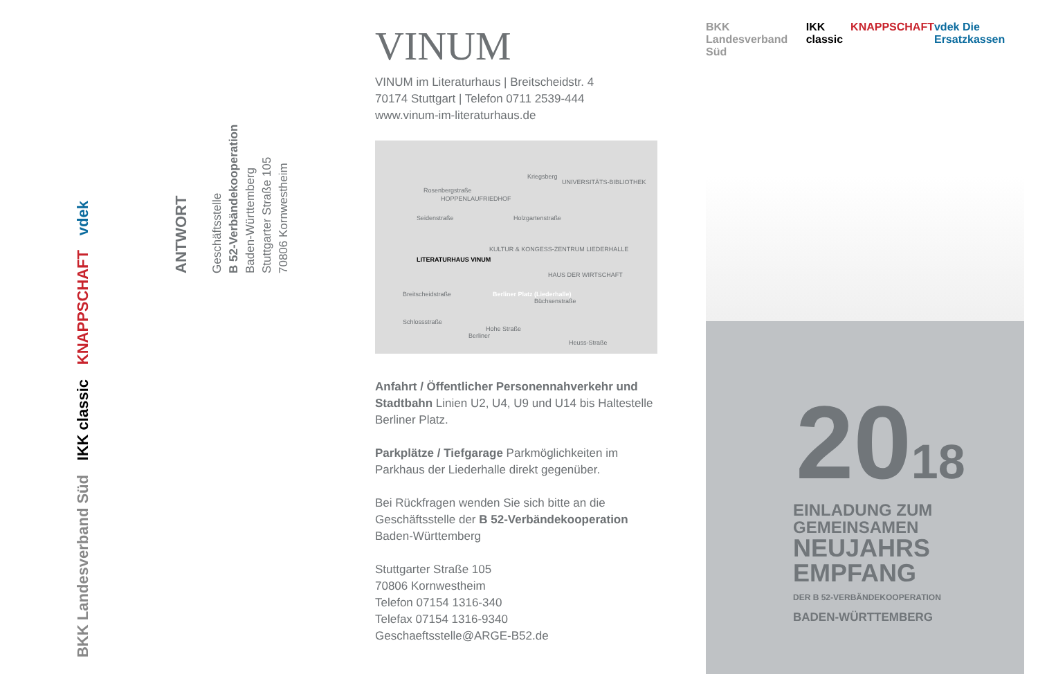vdek
KNAPPSCHAFT
IKK classic
BKK Landesverband Süd
ANTWORT
Geschäftsstelle
B 52-Verbändekooperation
Baden-Württemberg
Stuttgarter Straße 105
70806 Kornwestheim
VINUM
VINUM im Literaturhaus | Breitscheidstr. 4
70174 Stuttgart | Telefon 0711 2539-444
www.vinum-im-literaturhaus.de
LITERATURHAUS VINUM
HOPPENLAUFRIEDHOF
UNIVERSITÄTS-BIBLIOTHEK
KULTUR & KONGESS-ZENTRUM LIEDERHALLE
HAUS DER WIRTSCHAFT
Berliner Platz (Liederhalle)
Rosenbergstraße
Schlossstraße
Breitscheidstraße
Kriegsberg
Holzgartenstraße Seidenstraße
Büchsenstraße
Hohe Straße
Heuss-Straße
Berliner
Anfahrt / Öffentlicher Personennahverkehr und Stadtbahn Linien U2, U4, U9 und U14 bis Haltestelle Berliner Platz.
Parkplätze / Tiefgarage Parkmöglichkeiten im Parkhaus der Liederhalle direkt gegenüber.
Bei Rückfragen wenden Sie sich bitte an die Geschäftsstelle der B 52-Verbändekooperation Baden-Württemberg
Stuttgarter Straße 105
70806 Kornwestheim
Telefon 07154 1316-340
Telefax 07154 1316-9340
Geschaeftsstelle@ARGE-B52.de
BKK Landesverband Süd IKK classic KNAPPSCHAFT vdek Die Ersatzkassen
2018
EINLADUNG ZUM
GEMEINSAMEN
NEUJAHRS
EMPFANG
DER B 52-VERBÄNDEKOOPERATION
BADEN-WÜRTTEMBERG